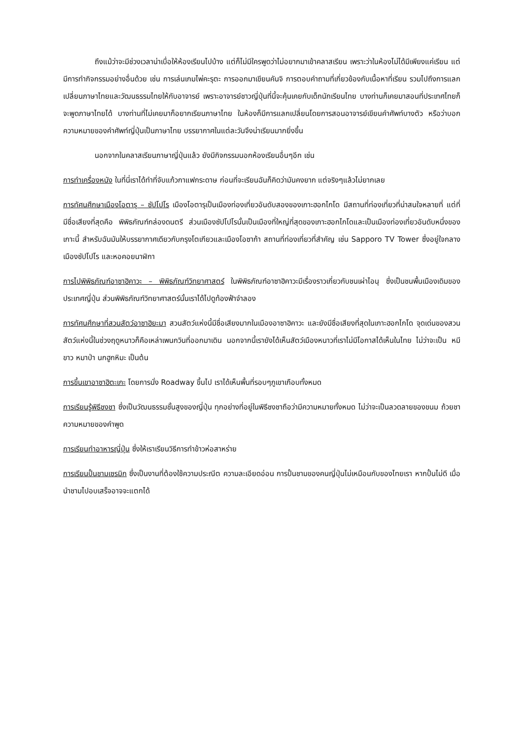ถึงแม้ว่าจะมีช่วงเวลาน่าเบื่อให้ห้องเรียนไปบ้าง แต่ก็ไม่มีใครพูดว่าไม่อยากมาเข้าคลาสเรียน เพราะว่าในห้องไม่ได้มีเพียงแค่เรียน แต่มีการทำกิจกรรมอย่างอื่นด้วย เช่น การเล่นเกมไพ่คะรุตะ การออกมาเขียนคันจิ การตอบคำถามที่เกี่ยวข้องกับเนื้อหาที่เรียน รวมไปถึงการแลกเปลี่ยนภาษาไทยและวัฒนธรรมไทยให้กับอาจารย์ เพราะอาจารย์ชาวญี่ปุ่นที่นี้จะคุ้นเคยกับเด็กนักเรียนไทย บางท่านก็เคยมาสอนที่ประเทศไทยก็จะพูดภาษาไทยได้ บางท่านที่ไม่เคยมาก็อยากเรียนภาษาไทย ในห้องก็มีการแลกเปลี่ยนโดยการสอนอาจารย์เขียนคำศัพท์บางตัว หรือว่าบอกความหมายของคำศัพท์ญี่ปุ่นเป็นภาษาไทย บรรยากาศในแต่ละวันจึงน่าเรียนมากยิ่งขึ้น
นอกจากในคลาสเรียนภาษาญี่ปุ่นแล้ว ยังมีกิจกรรมนอกห้องเรียนอื่นๆอีก เช่น
การทำเครื่องหนัง ในที่นี่เราได้ทำที่จับแก้วกาแฟกระดาษ ก่อนที่จะเรียนฉันก็คิดว่ามันคงยาก แต่จริงๆแล้วไม่ยากเลย
การทัศนศึกษาเมืองโอตารุ – ซัปโปโร เมืองโอตารุเป็นเมืองท่องเที่ยวอันดับสองของเกาะฮอกไกโด มีสถานที่ท่องเที่ยวที่น่าสนใจหลายที่ แต่ที่มีชื่อเสียงที่สุดคือ พิพิธภัณฑ์กล่องดนตรี ส่วนเมืองซัปโปโรนั้นเป็นเมืองที่ใหญ่ที่สุดของเกาะฮอกไกโดและเป็นเมืองท่องเที่ยวอันดับหนึ่งของเกาะนี้ สำหรับฉันมันให้บรรยากาศเดียวกับกรุงโตเกียวและเมืองโอซาก้า สถานที่ท่องเที่ยวที่สำคัญ เช่น Sapporo TV Tower ซึ่งอยู่ใจกลางเมืองซัปโปโร และหอคอยนาฬิกา
การไปพิพิธภัณฑ์อาซาฮิคาวะ – พิพิธภัณฑ์วิทยาศาสตร์ ในพิพิธภัณฑ์อาซาฮิคาวะมีเรื่องราวเกี่ยวกับชนเผ่าไอนุ ซึ่งเป็นชนพื้นเมืองเดิมของประเทศญี่ปุ่น ส่วนพิพิธภัณฑ์วิทยาศาสตร์นั้นเราได้ไปดูท้องฟ้าจำลอง
การทัศนศึกษาที่สวนสัตว์อาซาฮิยะมา สวนสัตว์แห่งนี้มีชื่อเสียงมากในเมืองอาซาฮิคาวะ และยังมีชื่อเสียงที่สุดในเกาะฮอกไกโด จุดเด่นของสวนสัตว์แห่งนี้ในช่วงฤดูหนาวก็คือเหล่าเพนกวินที่ออกมาเดิน นอกจากนี้เรายังได้เห็นสัตว์เมืองหนาวที่เราไม่มีโอกาสได้เห็นในไทย ไม่ว่าจะเป็น หมีขาว หมาป่า นกฮูกหิมะ เป็นต้น
การขึ้นเขาอาซาฮิตะเกะ โดยการนั่ง Roadway ขึ้นไป เราได้เห็นพื้นที่รอบๆภูเขาเกือบทั้งหมด
การเรียนรู้พิธีชงชา ซึ่งเป็นวัฒนธรรมชั้นสูงของญี่ปุ่น ทุกอย่างที่อยู่ในพิธีชงชาถือว่ามีความหมายทั้งหมด ไม่ว่าจะเป็นลวดลายของขนม ถ้วยชา ความหมายของคำพูด
การเรียนทำอาหารญี่ปุ่น ซึ่งให้เราเรียนวิธีการทำข้าวห่อสาหร่าย
การเรียนปั้นชามเซรมิก ซึ่งเป็นงานที่ต้องใช้ความประณีต ความละเอียดอ่อน การปั้นชามของคนญี่ปุ่นไม่เหมือนกับของไทยเรา หากปั้นไม่ดี เมื่อนำชามไปอบเสร็จอาจจะแตกได้